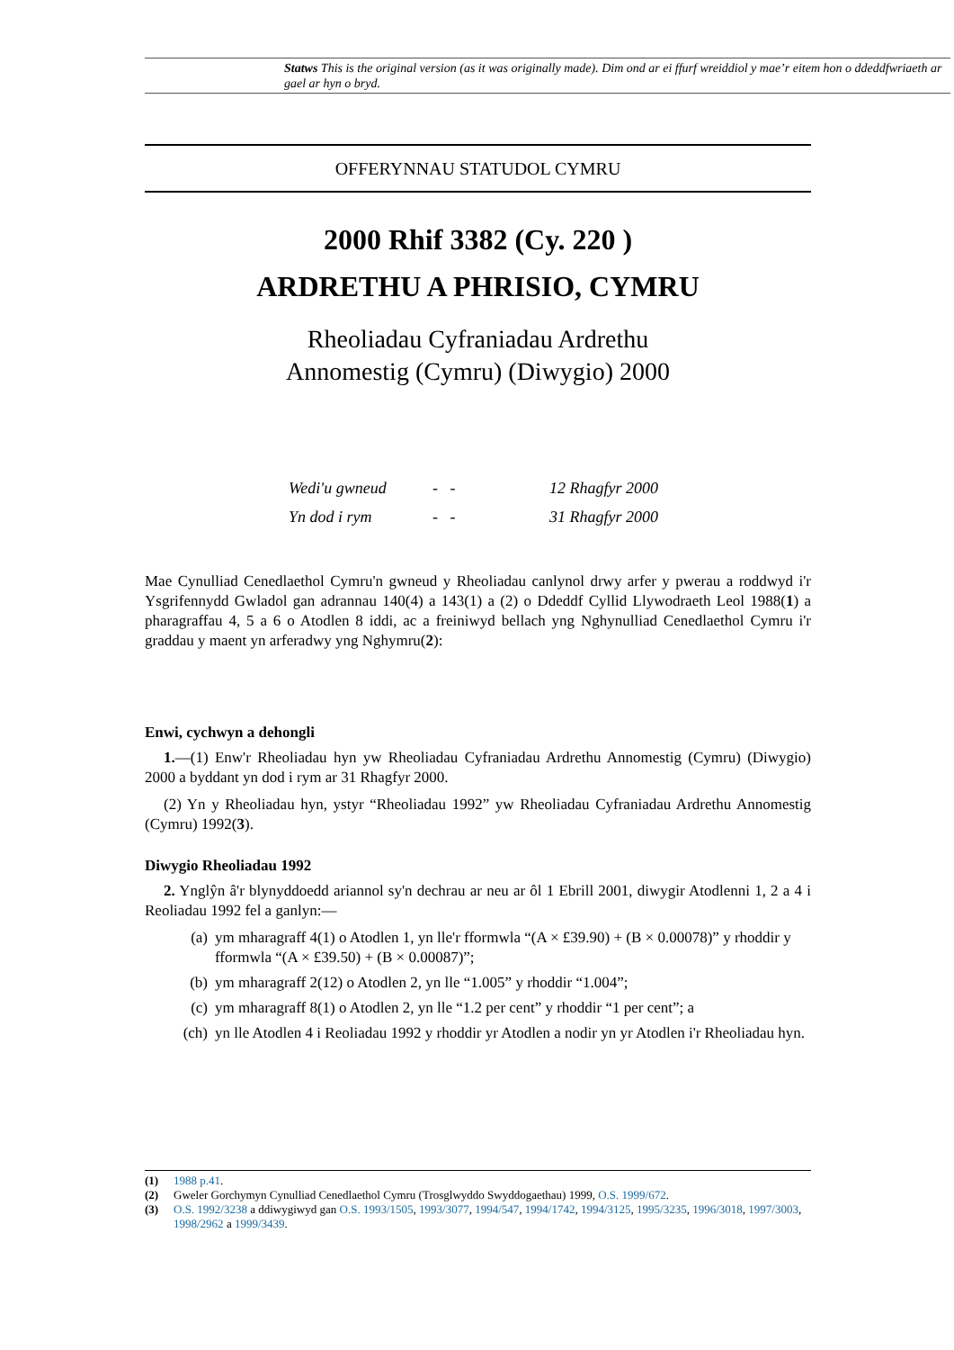Statws This is the original version (as it was originally made). Dim ond ar ei ffurf wreiddiol y mae’r eitem hon o ddeddfwriaeth ar gael ar hyn o bryd.
OFFERYNNAU STATUDOL CYMRU
2000 Rhif 3382 (Cy. 220 )
ARDRETHU A PHRISIO, CYMRU
Rheoliadau Cyfraniadau Ardrethu
Annomestig (Cymru) (Diwygio) 2000
Wedi'u gwneud - - 12 Rhagfyr 2000
Yn dod i rym - - 31 Rhagfyr 2000
Mae Cynulliad Cenedlaethol Cymru'n gwneud y Rheoliadau canlynol drwy arfer y pwerau a roddwyd i'r Ysgrifennydd Gwladol gan adrannau 140(4) a 143(1) a (2) o Ddeddf Cyllid Llywodraeth Leol 1988(1) a pharagraffau 4, 5 a 6 o Atodlen 8 iddi, ac a freiniwyd bellach yng Nghynulliad Cenedlaethol Cymru i'r graddau y maent yn arferadwy yng Nghymru(2):
Enwi, cychwyn a dehongli
1.—(1) Enw'r Rheoliadau hyn yw Rheoliadau Cyfraniadau Ardrethu Annomestig (Cymru) (Diwygio) 2000 a byddant yn dod i rym ar 31 Rhagfyr 2000.
(2) Yn y Rheoliadau hyn, ystyr “Rheoliadau 1992” yw Rheoliadau Cyfraniadau Ardrethu Annomestig (Cymru) 1992(3).
Diwygio Rheoliadau 1992
2. Ynglŷn â'r blynyddoedd ariannol sy'n dechrau ar neu ar ôl 1 Ebrill 2001, diwygir Atodlenni 1, 2 a 4 i Reoliadau 1992 fel a ganlyn:—
(a) ym mharagraff 4(1) o Atodlen 1, yn lle'r fformwla “(A × £39.90) + (B × 0.00078)” y rhoddir y fformwla “(A × £39.50) + (B × 0.00087)”;
(b) ym mharagraff 2(12) o Atodlen 2, yn lle “1.005” y rhoddir “1.004”;
(c) ym mharagraff 8(1) o Atodlen 2, yn lle “1.2 per cent” y rhoddir “1 per cent”; a
(ch) yn lle Atodlen 4 i Reoliadau 1992 y rhoddir yr Atodlen a nodir yn yr Atodlen i'r Rheoliadau hyn.
(1) 1988 p.41.
(2) Gweler Gorchymyn Cynulliad Cenedlaethol Cymru (Trosglwyddo Swyddogaethau) 1999, O.S. 1999/672.
(3) O.S. 1992/3238 a ddiwygiwyd gan O.S. 1993/1505, 1993/3077, 1994/547, 1994/1742, 1994/3125, 1995/3235, 1996/3018, 1997/3003, 1998/2962 a 1999/3439.